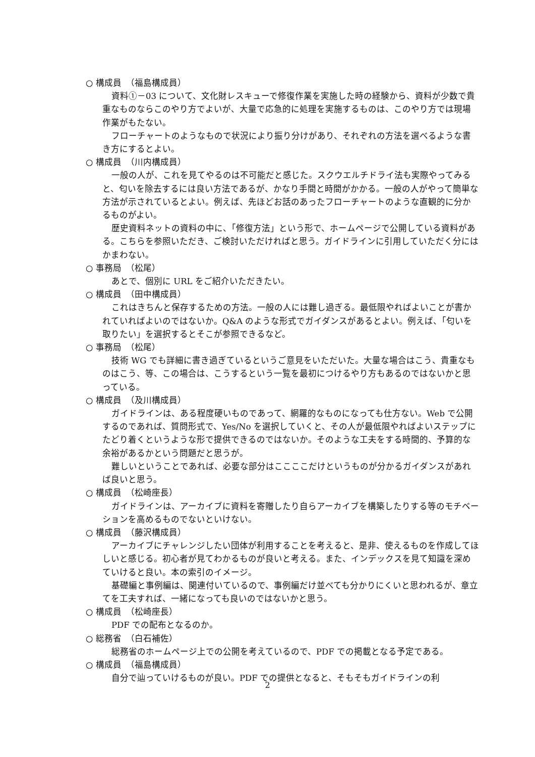○ 構成員　（福島構成員）
資料①－03 について、文化財レスキューで修復作業を実施した時の経験から、資料が少数で貴重なものならこのやり方でよいが、大量で応急的に処理を実施するものは、このやり方では現場作業がもたない。
フローチャートのようなもので状況により振り分けがあり、それぞれの方法を選べるような書き方にするとよい。
○ 構成員　（川内構成員）
一般の人が、これを見てやるのは不可能だと感じた。スクウエルチドライ法も実際やってみると、匂いを除去するには良い方法であるが、かなり手間と時間がかかる。一般の人がやって簡単な方法が示されているとよい。例えば、先ほどお話のあったフローチャートのような直観的に分かるものがよい。
歴史資料ネットの資料の中に、「修復方法」という形で、ホームページで公開している資料がある。こちらを参照いただき、ご検討いただければと思う。ガイドラインに引用していただく分にはかまわない。
○ 事務局　（松尾）
あとで、個別に URL をご紹介いただきたい。
○ 構成員　（田中構成員）
これはきちんと保存するための方法。一般の人には難し過ぎる。最低限やればよいことが書かれていればよいのではないか。Q&A のような形式でガイダンスがあるとよい。例えば、「匂いを取りたい」を選択するとそこが参照できるなど。
○ 事務局　（松尾）
技術 WG でも詳細に書き過ぎているというご意見をいただいた。大量な場合はこう、貴重なものはこう、等、この場合は、こうするという一覧を最初につけるやり方もあるのではないかと思っている。
○ 構成員　（及川構成員）
ガイドラインは、ある程度硬いものであって、網羅的なものになっても仕方ない。Web で公開するのであれば、質問形式で、Yes/No を選択していくと、その人が最低限やればよいステップにたどり着くというような形で提供できるのではないか。そのような工夫をする時間的、予算的な余裕があるかという問題だと思うが。
難しいということであれば、必要な部分はここここだけというものが分かるガイダンスがあれば良いと思う。
○ 構成員　（松崎座長）
ガイドラインは、アーカイブに資料を寄贈したり自らアーカイブを構築したりする等のモチベーションを高めるものでないといけない。
○ 構成員　（藤沢構成員）
アーカイブにチャレンジしたい団体が利用することを考えると、是非、使えるものを作成してほしいと感じる。初心者が見てわかるものが良いと考える。また、インデックスを見て知識を深めていけると良い。本の索引のイメージ。
基礎編と事例編は、関連付いているので、事例編だけ並べても分かりにくいと思われるが、章立てを工夫すれば、一緒になっても良いのではないかと思う。
○ 構成員　（松崎座長）
PDF での配布となるのか。
○ 総務省　（白石補佐）
総務省のホームページ上での公開を考えているので、PDF での掲載となる予定である。
○ 構成員　（福島構成員）
自分で辿っていけるものが良い。PDF での提供となると、そもそもガイドラインの利
2